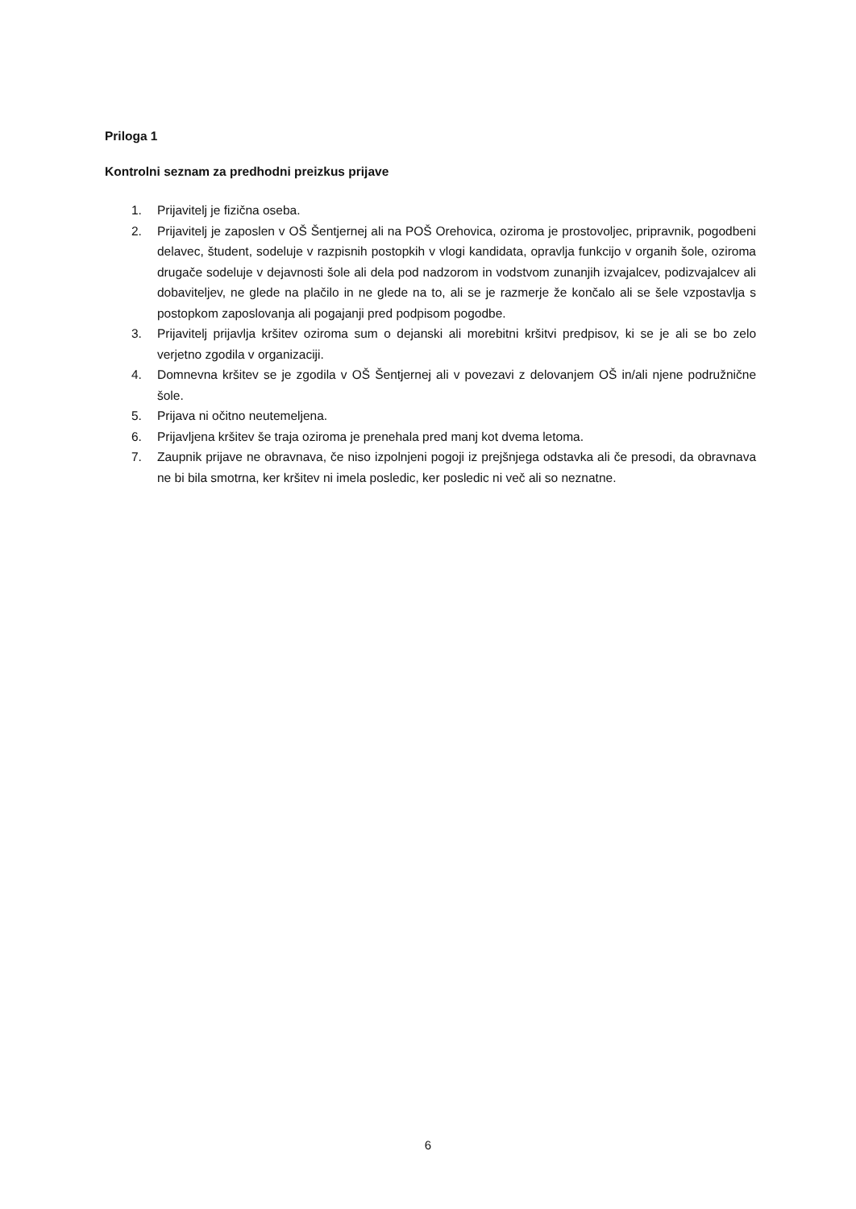Priloga 1
Kontrolni seznam za predhodni preizkus prijave
1. Prijavitelj je fizična oseba.
2. Prijavitelj je zaposlen v OŠ Šentjernej ali na POŠ Orehovica, oziroma je prostovoljec, pripravnik, pogodbeni delavec, študent, sodeluje v razpisnih postopkih v vlogi kandidata, opravlja funkcijo v organih šole, oziroma drugače sodeluje v dejavnosti šole ali dela pod nadzorom in vodstvom zunanjih izvajalcev, podizvajalcev ali dobaviteljev, ne glede na plačilo in ne glede na to, ali se je razmerje že končalo ali se šele vzpostavlja s postopkom zaposlovanja ali pogajanji pred podpisom pogodbe.
3. Prijavitelj prijavlja kršitev oziroma sum o dejanski ali morebitni kršitvi predpisov, ki se je ali se bo zelo verjetno zgodila v organizaciji.
4. Domnevna kršitev se je zgodila v OŠ Šentjernej ali v povezavi z delovanjem OŠ in/ali njene podružnične šole.
5. Prijava ni očitno neutemeljena.
6. Prijavljena kršitev še traja oziroma je prenehala pred manj kot dvema letoma.
7. Zaupnik prijave ne obravnava, če niso izpolnjeni pogoji iz prejšnjega odstavka ali če presodi, da obravnava ne bi bila smotrna, ker kršitev ni imela posledic, ker posledic ni več ali so neznatne.
6